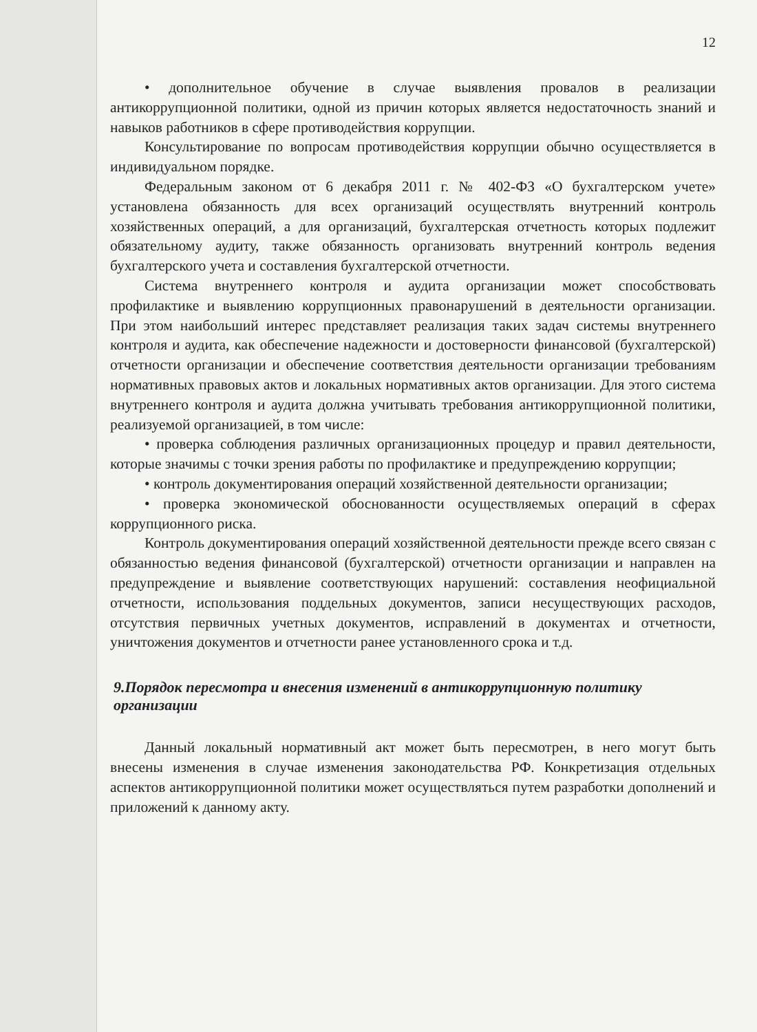12
• дополнительное обучение в случае выявления провалов в реализации антикоррупционной политики, одной из причин которых является недостаточность знаний и навыков работников в сфере противодействия коррупции.
Консультирование по вопросам противодействия коррупции обычно осуществляется в индивидуальном порядке.
Федеральным законом от 6 декабря 2011 г. № 402-ФЗ «О бухгалтерском учете» установлена обязанность для всех организаций осуществлять внутренний контроль хозяйственных операций, а для организаций, бухгалтерская отчетность которых подлежит обязательному аудиту, также обязанность организовать внутренний контроль ведения бухгалтерского учета и составления бухгалтерской отчетности.
Система внутреннего контроля и аудита организации может способствовать профилактике и выявлению коррупционных правонарушений в деятельности организации. При этом наибольший интерес представляет реализация таких задач системы внутреннего контроля и аудита, как обеспечение надежности и достоверности финансовой (бухгалтерской) отчетности организации и обеспечение соответствия деятельности организации требованиям нормативных правовых актов и локальных нормативных актов организации. Для этого система внутреннего контроля и аудита должна учитывать требования антикоррупционной политики, реализуемой организацией, в том числе:
• проверка соблюдения различных организационных процедур и правил деятельности, которые значимы с точки зрения работы по профилактике и предупреждению коррупции;
• контроль документирования операций хозяйственной деятельности организации;
• проверка экономической обоснованности осуществляемых операций в сферах коррупционного риска.
Контроль документирования операций хозяйственной деятельности прежде всего связан с обязанностью ведения финансовой (бухгалтерской) отчетности организации и направлен на предупреждение и выявление соответствующих нарушений: составления неофициальной отчетности, использования поддельных документов, записи несуществующих расходов, отсутствия первичных учетных документов, исправлений в документах и отчетности, уничтожения документов и отчетности ранее установленного срока и т.д.
9.Порядок пересмотра и внесения изменений в антикоррупционную политику организации
Данный локальный нормативный акт может быть пересмотрен, в него могут быть внесены изменения в случае изменения законодательства РФ. Конкретизация отдельных аспектов антикоррупционной политики может осуществляться путем разработки дополнений и приложений к данному акту.